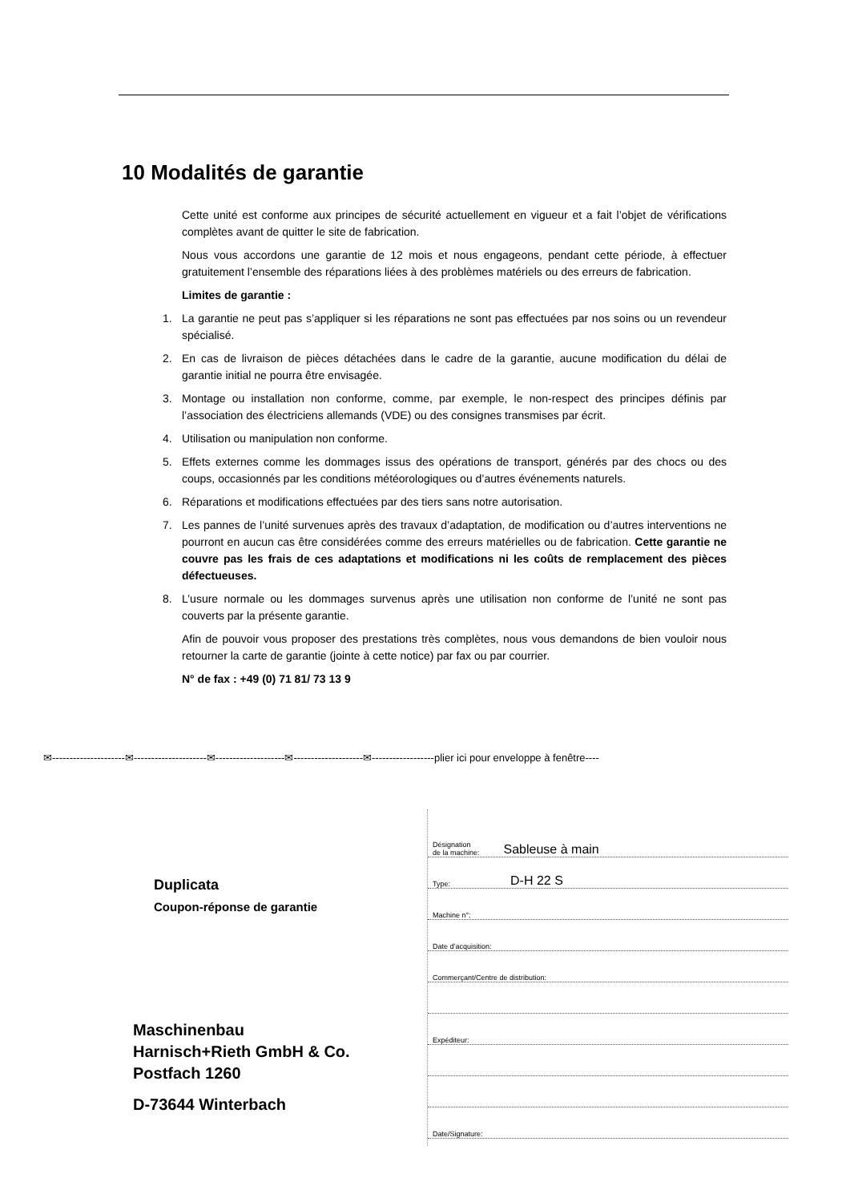10 Modalités de garantie
Cette unité est conforme aux principes de sécurité actuellement en vigueur et a fait l’objet de vérifications complètes avant de quitter le site de fabrication.
Nous vous accordons une garantie de 12 mois et nous engageons, pendant cette période, à effectuer gratuitement l’ensemble des réparations liées à des problèmes matériels ou des erreurs de fabrication.
Limites de garantie :
1. La garantie ne peut pas s’appliquer si les réparations ne sont pas effectuées par nos soins ou un revendeur spécialisé.
2. En cas de livraison de pièces détachées dans le cadre de la garantie, aucune modification du délai de garantie initial ne pourra être envisagée.
3. Montage ou installation non conforme, comme, par exemple, le non-respect des principes définis par l’association des électriciens allemands (VDE) ou des consignes transmises par écrit.
4. Utilisation ou manipulation non conforme.
5. Effets externes comme les dommages issus des opérations de transport, générés par des chocs ou des coups, occasionnés par les conditions météorologiques ou d’autres événements naturels.
6. Réparations et modifications effectuées par des tiers sans notre autorisation.
7. Les pannes de l’unité survenues après des travaux d’adaptation, de modification ou d’autres interventions ne pourront en aucun cas être considérées comme des erreurs matérielles ou de fabrication. Cette garantie ne couvre pas les frais de ces adaptations et modifications ni les coûts de remplacement des pièces défectueuses.
8. L’usure normale ou les dommages survenus après une utilisation non conforme de l’unité ne sont pas couverts par la présente garantie.
Afin de pouvoir vous proposer des prestations très complètes, nous vous demandons de bien vouloir nous retourner la carte de garantie (jointe à cette notice) par fax ou par courrier.
N° de fax : +49 (0) 71 81/ 73 13 9
✉---------------------✉---------------------✉--------------------✉--------------------✉------------------plier ici pour enveloppe à fenêtre----
Duplicata
Coupon-réponse de garantie
Maschinenbau
Harnisch+Rieth GmbH & Co.
Postfach 1260
D-73644 Winterbach
Désignation
de la machine: Sableuse à main
Type: D-H 22 S
Machine n°:
Date d’acquisition:
Commerçant/Centre de distribution:
Expéditeur:
Date/Signature: